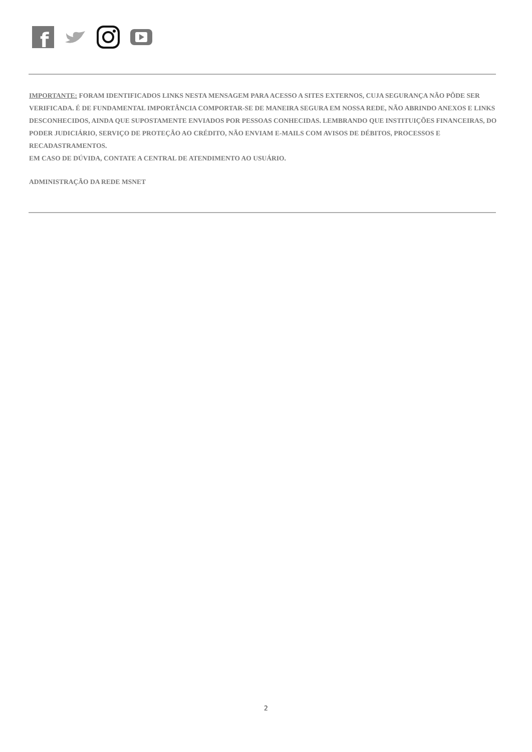f
IMPORTANTE: FORAM IDENTIFICADOS LINKS NESTA MENSAGEM PARA ACESSO A SITES EXTERNOS, CUJA SEGURANÇA NÃO PÔDE SER VERIFICADA. É DE FUNDAMENTAL IMPORTÂNCIA COMPORTAR-SE DE MANEIRA SEGURA EM NOSSA REDE, NÃO ABRINDO ANEXOS E LINKS DESCONHECIDOS, AINDA QUE SUPOSTAMENTE ENVIADOS POR PESSOAS CONHECIDAS. LEMBRANDO QUE INSTITUIÇÕES FINANCEIRAS, DO PODER JUDICIÁRIO, SERVIÇO DE PROTEÇÃO AO CRÉDITO, NÃO ENVIAM E-MAILS COM AVISOS DE DÉBITOS, PROCESSOS E RECADASTRAMENTOS.
EM CASO DE DÚVIDA, CONTATE A CENTRAL DE ATENDIMENTO AO USUÁRIO.
ADMINISTRAÇÃO DA REDE MSNET
2